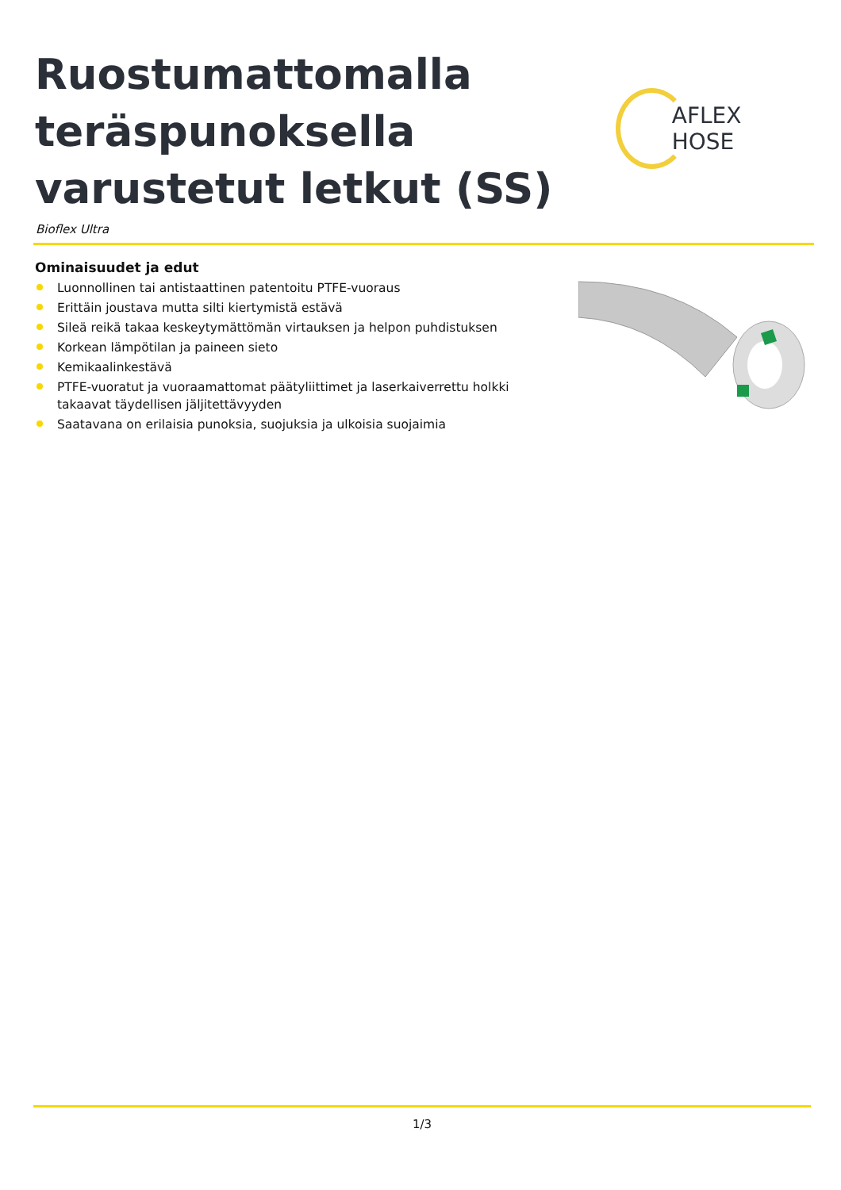Ruostumattomalla teräspunoksella varustetut letkut (SS)
AFLEX HOSE
Bioflex Ultra
Ominaisuudet ja edut
Luonnollinen tai antistaattinen patentoitu PTFE-vuoraus
Erittäin joustava mutta silti kiertymistä estävä
Sileä reikä takaa keskeytymättömän virtauksen ja helpon puhdistuksen
Korkean lämpötilan ja paineen sieto
Kemikaalinkestävä
PTFE-vuoratut ja vuoraamattomat päätyliittimet ja laserkaiverrettu holkki takaavat täydellisen jäljitettävyyden
Saatavana on erilaisia punoksia, suojuksia ja ulkoisia suojaimia
1/3